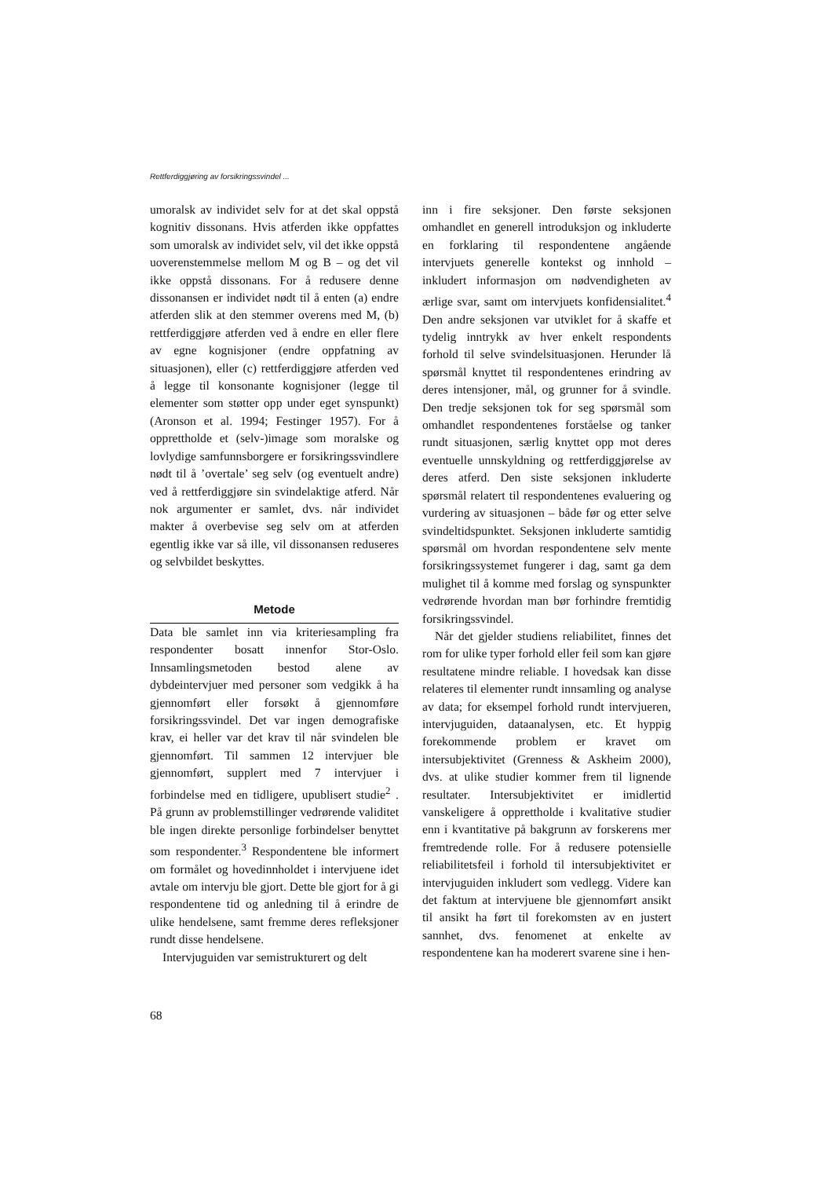Rettferdiggjøring av forsikringssvindel ...
umoralsk av individet selv for at det skal oppstå kognitiv dissonans. Hvis atferden ikke oppfattes som umoralsk av individet selv, vil det ikke oppstå uoverenstemmelse mellom M og B – og det vil ikke oppstå dissonans. For å redusere denne dissonansen er individet nødt til å enten (a) endre atferden slik at den stemmer overens med M, (b) rettferdiggjøre atferden ved å endre en eller flere av egne kognisjoner (endre oppfatning av situasjonen), eller (c) rettferdiggjøre atferden ved å legge til konsonante kognisjoner (legge til elementer som støtter opp under eget synspunkt) (Aronson et al. 1994; Festinger 1957). For å opprettholde et (selv-)image som moralske og lovlydige samfunnsborgere er forsikringssvindlere nødt til å ’overtale’ seg selv (og eventuelt andre) ved å rettferdiggjøre sin svindelaktige atferd. Når nok argumenter er samlet, dvs. når individet makter å overbevise seg selv om at atferden egentlig ikke var så ille, vil dissonansen reduseres og selvbildet beskyttes.
Metode
Data ble samlet inn via kriteriesampling fra respondenter bosatt innenfor Stor-Oslo. Innsamlingsmetoden bestod alene av dybdeintervjuer med personer som vedgikk å ha gjennomført eller forsøkt å gjennomføre forsikringssvindel. Det var ingen demografiske krav, ei heller var det krav til når svindelen ble gjennomført. Til sammen 12 intervjuer ble gjennomført, supplert med 7 intervjuer i forbindelse med en tidligere, upublisert studie<sup>2</sup> . På grunn av problemstillinger vedrørende validitet ble ingen direkte personlige forbindelser benyttet som respondenter.<sup>3</sup> Respondentene ble informert om formålet og hovedinnholdet i intervjuene idet avtale om intervju ble gjort. Dette ble gjort for å gi respondentene tid og anledning til å erindre de ulike hendelsene, samt fremme deres refleksjoner rundt disse hendelsene.
Intervjuguiden var semistrukturert og delt
inn i fire seksjoner. Den første seksjonen omhandlet en generell introduksjon og inkluderte en forklaring til respondentene angående intervjuets generelle kontekst og innhold – inkludert informasjon om nødvendigheten av ærlige svar, samt om intervjuets konfidensialitet.<sup>4</sup> Den andre seksjonen var utviklet for å skaffe et tydelig inntrykk av hver enkelt respondents forhold til selve svindelsituasjonen. Herunder lå spørsmål knyttet til respondentenes erindring av deres intensjoner, mål, og grunner for å svindle. Den tredje seksjonen tok for seg spørsmål som omhandlet respondentenes forståelse og tanker rundt situasjonen, særlig knyttet opp mot deres eventuelle unnskyldning og rettferdiggjørelse av deres atferd. Den siste seksjonen inkluderte spørsmål relatert til respondentenes evaluering og vurdering av situasjonen – både før og etter selve svindeltidspunktet. Seksjonen inkluderte samtidig spørsmål om hvordan respondentene selv mente forsikringssystemet fungerer i dag, samt ga dem mulighet til å komme med forslag og synspunkter vedrørende hvordan man bør forhindre fremtidig forsikringssvindel.
Når det gjelder studiens reliabilitet, finnes det rom for ulike typer forhold eller feil som kan gjøre resultatene mindre reliable. I hovedsak kan disse relateres til elementer rundt innsamling og analyse av data; for eksempel forhold rundt intervjueren, intervjuguiden, dataanalysen, etc. Et hyppig forekommende problem er kravet om intersubjektivitet (Grenness & Askheim 2000), dvs. at ulike studier kommer frem til lignende resultater. Intersubjektivitet er imidlertid vanskeligere å opprettholde i kvalitative studier enn i kvantitative på bakgrunn av forskerens mer fremtredende rolle. For å redusere potensielle reliabilitetsfeil i forhold til intersubjektivitet er intervjuguiden inkludert som vedlegg. Videre kan det faktum at intervjuene ble gjennomført ansikt til ansikt ha ført til forekomsten av en justert sannhet, dvs. fenomenet at enkelte av respondentene kan ha moderert svarene sine i hen-
68